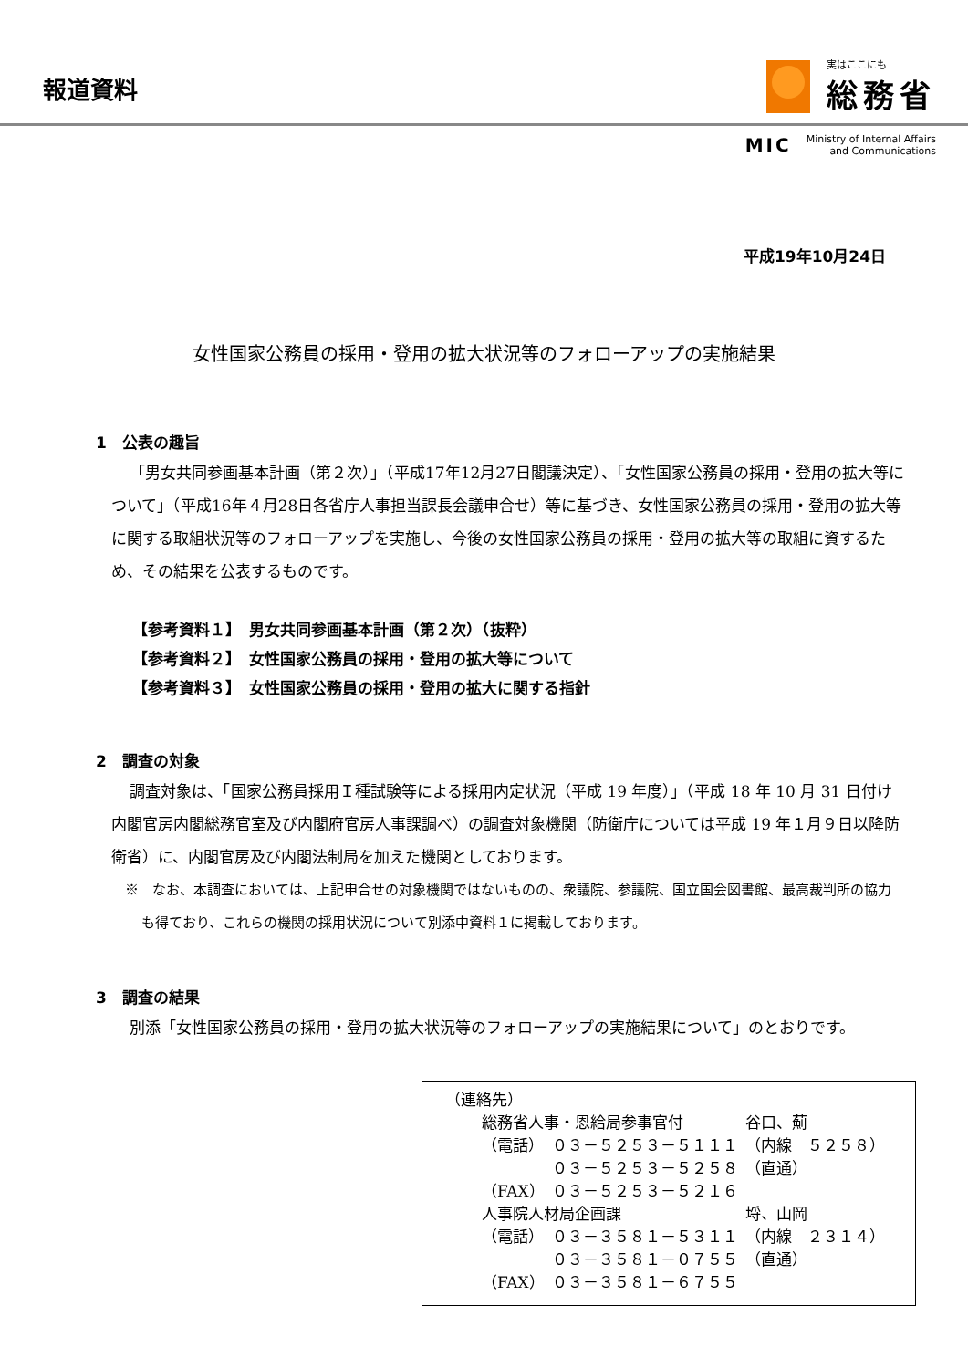報道資料
実はここにも
総務省
MIC Ministry of Internal Affairs
and Communications
平成19年10月24日
女性国家公務員の採用・登用の拡大状況等のフォローアップの実施結果
1　公表の趣旨
「男女共同参画基本計画（第２次）」（平成17年12月27日閣議決定）、「女性国家公務員の採用・登用の拡大等について」（平成16年４月28日各省庁人事担当課長会議申合せ）等に基づき、女性国家公務員の採用・登用の拡大等に関する取組状況等のフォローアップを実施し、今後の女性国家公務員の採用・登用の拡大等の取組に資するため、その結果を公表するものです。
【参考資料１】　男女共同参画基本計画（第２次）（抜粋）
【参考資料２】　女性国家公務員の採用・登用の拡大等について
【参考資料３】　女性国家公務員の採用・登用の拡大に関する指針
2　調査の対象
調査対象は、「国家公務員採用Ｉ種試験等による採用内定状況（平成 19 年度）」（平成 18 年 10 月 31 日付け内閣官房内閣総務官室及び内閣府官房人事課調べ）の調査対象機関（防衛庁については平成 19 年１月９日以降防衛省）に、内閣官房及び内閣法制局を加えた機関としております。
※　なお、本調査においては、上記申合せの対象機関ではないものの、衆議院、参議院、国立国会図書館、最高裁判所の協力も得ており、これらの機関の採用状況について別添中資料１に掲載しております。
3　調査の結果
別添「女性国家公務員の採用・登用の拡大状況等のフォローアップの実施結果について」のとおりです。
（連絡先）
| 総務省人事・恩給局参事官付 | | 谷口、薊 |
| （電話） | ０３－５２５３－５１１１ | （内線 ５２５８） |
| | ０３－５２５３－５２５８ | （直通） |
| （FAX） | ０３－５２５３－５２１６ | |
| 人事院人材局企画課 | | 埒、山岡 |
| （電話） | ０３－３５８１－５３１１ | （内線 ２３１４） |
| | ０３－３５８１－０７５５ | （直通） |
| （FAX） | ０３－３５８１－６７５５ | |